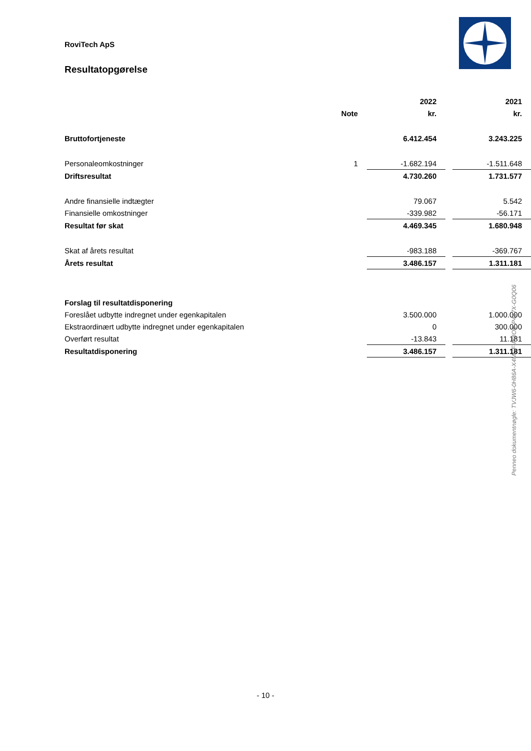RoviTech ApS
Resultatopgørelse
| | | 2022 | | 2021 |
| | Note | kr. | | kr. |
| Bruttofortjeneste | | 6.412.454 | | 3.243.225 |
| Personaleomkostninger | 1 | -1.682.194 | | -1.511.648 |
| Driftsresultat | | 4.730.260 | | 1.731.577 |
| Andre finansielle indtægter | | 79.067 | | 5.542 |
| Finansielle omkostninger | | -339.982 | | -56.171 |
| Resultat før skat | | 4.469.345 | | 1.680.948 |
| Skat af årets resultat | | -983.188 | | -369.767 |
| Årets resultat | | 3.486.157 | | 1.311.181 |
| Forslag til resultatdisponering | | | | |
| Foreslået udbytte indregnet under egenkapitalen | | 3.500.000 | | 1.000.000 |
| Ekstraordinært udbytte indregnet under egenkapitalen | | 0 | | 300.000 |
| Overført resultat | | -13.843 | | 11.181 |
| Resultatdisponering | | 3.486.157 | | 1.311.181 |
Penneo dokumentnøgle: TVJW6-0H86A-X4MGF-P0IOE-P417X-G0Q06
- 10 -